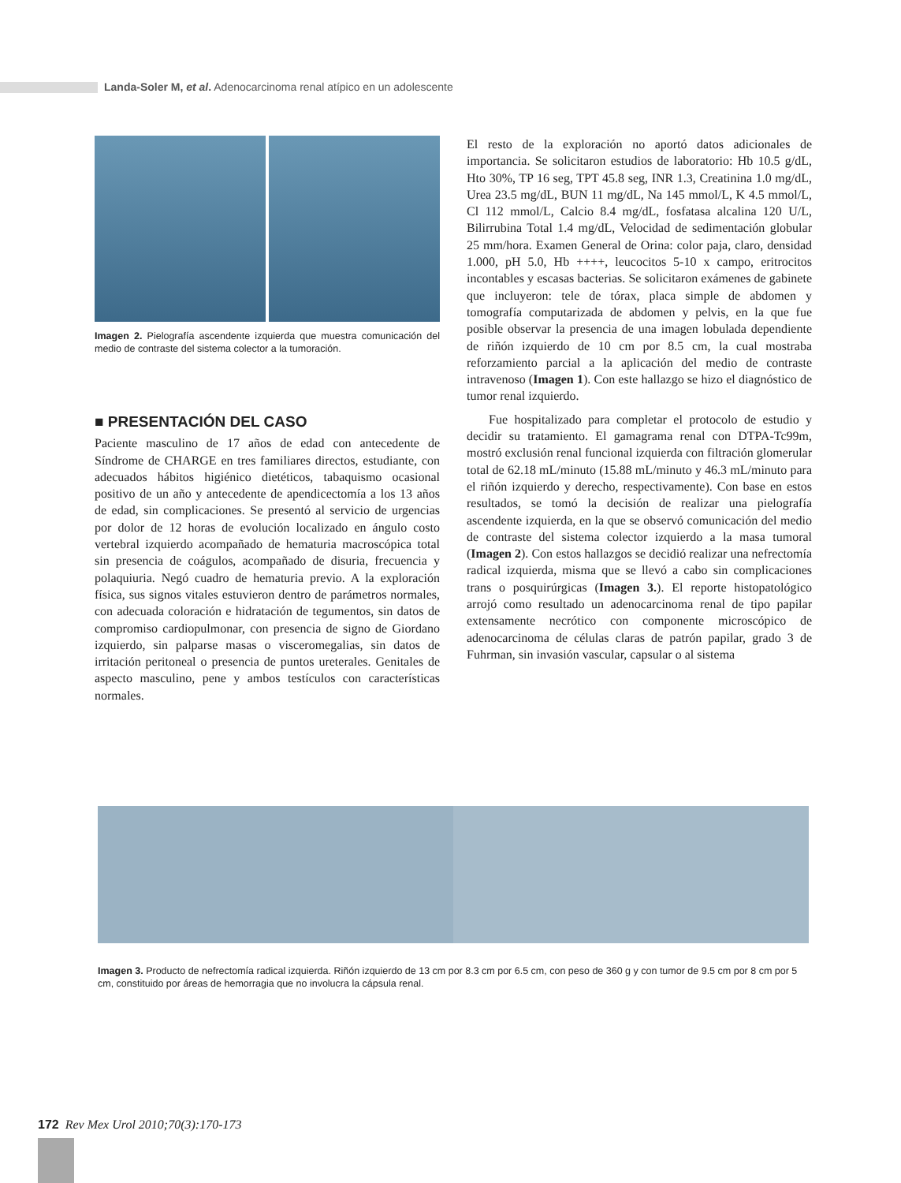Landa-Soler M, et al. Adenocarcinoma renal atípico en un adolescente
Imagen 2. Pielografía ascendente izquierda que muestra comunicación del medio de contraste del sistema colector a la tumoración.
■ PRESENTACIÓN DEL CASO
Paciente masculino de 17 años de edad con antecedente de Síndrome de CHARGE en tres familiares directos, estudiante, con adecuados hábitos higiénico dietéticos, tabaquismo ocasional positivo de un año y antecedente de apendicectomía a los 13 años de edad, sin complicaciones. Se presentó al servicio de urgencias por dolor de 12 horas de evolución localizado en ángulo costo vertebral izquierdo acompañado de hematuria macroscópica total sin presencia de coágulos, acompañado de disuria, frecuencia y polaquiuria. Negó cuadro de hematuria previo. A la exploración física, sus signos vitales estuvieron dentro de parámetros normales, con adecuada coloración e hidratación de tegumentos, sin datos de compromiso cardiopulmonar, con presencia de signo de Giordano izquierdo, sin palparse masas o visceromegalias, sin datos de irritación peritoneal o presencia de puntos ureterales. Genitales de aspecto masculino, pene y ambos testículos con características normales.
El resto de la exploración no aportó datos adicionales de importancia. Se solicitaron estudios de laboratorio: Hb 10.5 g/dL, Hto 30%, TP 16 seg, TPT 45.8 seg, INR 1.3, Creatinina 1.0 mg/dL, Urea 23.5 mg/dL, BUN 11 mg/dL, Na 145 mmol/L, K 4.5 mmol/L, Cl 112 mmol/L, Calcio 8.4 mg/dL, fosfatasa alcalina 120 U/L, Bilirrubina Total 1.4 mg/dL, Velocidad de sedimentación globular 25 mm/hora. Examen General de Orina: color paja, claro, densidad 1.000, pH 5.0, Hb ++++, leucocitos 5-10 x campo, eritrocitos incontables y escasas bacterias. Se solicitaron exámenes de gabinete que incluyeron: tele de tórax, placa simple de abdomen y tomografía computarizada de abdomen y pelvis, en la que fue posible observar la presencia de una imagen lobulada dependiente de riñón izquierdo de 10 cm por 8.5 cm, la cual mostraba reforzamiento parcial a la aplicación del medio de contraste intravenoso (Imagen 1). Con este hallazgo se hizo el diagnóstico de tumor renal izquierdo.
Fue hospitalizado para completar el protocolo de estudio y decidir su tratamiento. El gamagrama renal con DTPA-Tc99m, mostró exclusión renal funcional izquierda con filtración glomerular total de 62.18 mL/minuto (15.88 mL/minuto y 46.3 mL/minuto para el riñón izquierdo y derecho, respectivamente). Con base en estos resultados, se tomó la decisión de realizar una pielografía ascendente izquierda, en la que se observó comunicación del medio de contraste del sistema colector izquierdo a la masa tumoral (Imagen 2). Con estos hallazgos se decidió realizar una nefrectomía radical izquierda, misma que se llevó a cabo sin complicaciones trans o posquirúrgicas (Imagen 3.). El reporte histopatológico arrojó como resultado un adenocarcinoma renal de tipo papilar extensamente necrótico con componente microscópico de adenocarcinoma de células claras de patrón papilar, grado 3 de Fuhrman, sin invasión vascular, capsular o al sistema
Imagen 3. Producto de nefrectomía radical izquierda. Riñón izquierdo de 13 cm por 8.3 cm por 6.5 cm, con peso de 360 g y con tumor de 9.5 cm por 8 cm por 5 cm, constituido por áreas de hemorragia que no involucra la cápsula renal.
172 Rev Mex Urol 2010;70(3):170-173